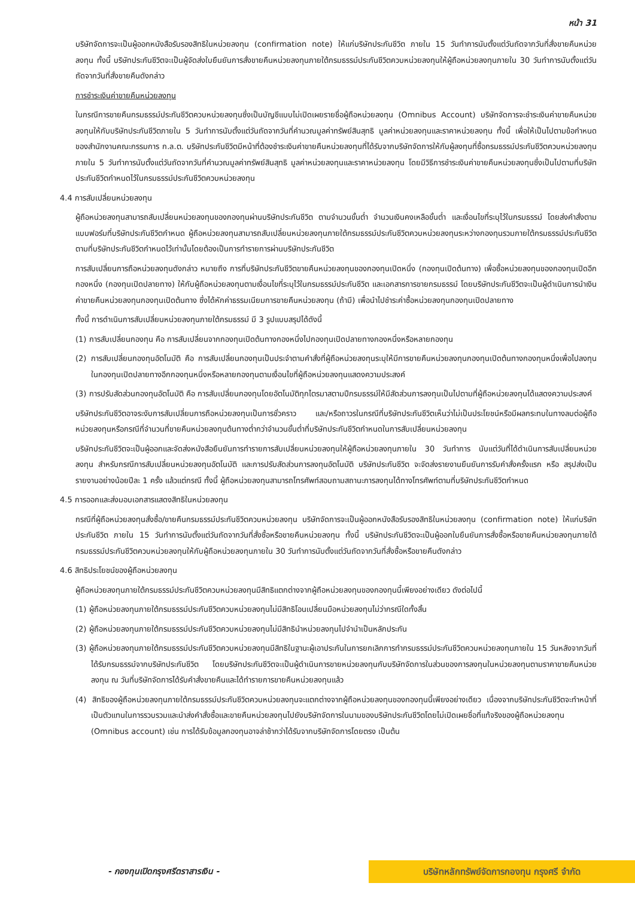หน้า 31
บริษัทจัดการจะเป็นผู้ออกหนังสือรับรองสิทธิในหน่วยลงทุน (confirmation note) ให้แก่บริษัทประกันชีวิต ภายใน 15 วันทำการนับตั้งแต่วันถัดจากวันที่สั่งขายคืนหน่วยลงทุน ทั้งนี้ บริษัทประกันชีวิตจะเป็นผู้จัดส่งใบยืนยันการสั่งขายคืนหน่วยลงทุนภายใต้กรมธรรม์ประกันชีวิตควบหน่วยลงทุนให้ผู้ถือหน่วยลงทุนภายใน 30 วันทำการนับตั้งแต่วันถัดจากวันที่สั่งขายคืนดังกล่าว
การชำระเงินค่าขายคืนหน่วยลงทุน
ในกรณีการขายคืนกรมธรรม์ประกันชีวิตควบหน่วยลงทุนซึ่งเป็นบัญชีแบบไม่เปิดเผยรายชื่อผู้ถือหน่วยลงทุน (Omnibus Account) บริษัทจัดการจะชำระเงินค่าขายคืนหน่วยลงทุนให้กับบริษัทประกันชีวิตภายใน 5 วันทำการนับตั้งแต่วันถัดจากวันที่คำนวณมูลค่าทรัพย์สินสุทธิ มูลค่าหน่วยลงทุนและราคาหน่วยลงทุน ทั้งนี้ เพื่อให้เป็นไปตามข้อกำหนดของสำนักงานคณะกรรมการ ก.ล.ต. บริษัทประกันชีวิตมีหน้าที่ต้องชำระเงินค่าขายคืนหน่วยลงทุนที่ได้รับจากบริษัทจัดการให้กับผู้ลงทุนที่ซื้อกรมธรรม์ประกันชีวิตควบหน่วยลงทุนภายใน 5 วันทำการนับตั้งแต่วันถัดจากวันที่คำนวณมูลค่าทรัพย์สินสุทธิ มูลค่าหน่วยลงทุนและราคาหน่วยลงทุน โดยมีวิธีการชำระเงินค่าขายคืนหน่วยลงทุนซึ่งเป็นไปตามที่บริษัทประกันชีวิตกำหนดไว้ในกรมธรรม์ประกันชีวิตควบหน่วยลงทุน
4.4 การสับเปลี่ยนหน่วยลงทุน
ผู้ถือหน่วยลงทุนสามารถสับเปลี่ยนหน่วยลงทุนของกองทุนผ่านบริษัทประกันชีวิต ตามจำนวนขั้นต่ำ จำนวนเงินคงเหลือขั้นต่ำ และเงื่อนไขที่ระบุไว้ในกรมธรรม์ โดยส่งคำสั่งตามแบบฟอร์มที่บริษัทประกันชีวิตกำหนด ผู้ถือหน่วยลงทุนสามารถสับเปลี่ยนหน่วยลงทุนภายใต้กรมธรรม์ประกันชีวิตควบหน่วยลงทุนระหว่างกองทุนรวมภายใต้กรมธรรม์ประกันชีวิตตามที่บริษัทประกันชีวิตกำหนดไว้เท่านั้นโดยต้องเป็นการทำรายการผ่านบริษัทประกันชีวิต
การสับเปลี่ยนการถือหน่วยลงทุนดังกล่าว หมายถึง การที่บริษัทประกันชีวิตขายคืนหน่วยลงทุนของกองทุนเปิดหนึ่ง (กองทุนเปิดต้นทาง) เพื่อซื้อหน่วยลงทุนของกองทุนเปิดอีกกองหนึ่ง (กองทุนเปิดปลายทาง) ให้กับผู้ถือหน่วยลงทุนตามเงื่อนไขที่ระบุไว้ในกรมธรรม์ประกันชีวิต และเอกสารการขายกรมธรรม์ โดยบริษัทประกันชีวิตจะเป็นผู้ดำเนินการนำเงินค่าขายคืนหน่วยลงทุนกองทุนเปิดต้นทาง ซึ่งได้หักค่าธรรมเนียมการขายคืนหน่วยลงทุน (ถ้ามี) เพื่อนำไปชำระค่าซื้อหน่วยลงทุนกองทุนเปิดปลายทาง
ทั้งนี้ การดำเนินการสับเปลี่ยนหน่วยลงทุนภายใต้กรมธรรม์ มี 3 รูปแบบสรุปได้ดังนี้
(1) การสับเปลี่ยนกองทุน คือ การสับเปลี่ยนจากกองทุนเปิดต้นทางกองหนึ่งไปกองทุนเปิดปลายทางกองหนึ่งหรือหลายกองทุน
(2) การสับเปลี่ยนกองทุนอัตโนมัติ คือ การสับเปลี่ยนกองทุนเป็นประจำตามคำสั่งที่ผู้ถือหน่วยลงทุนระบุให้มีการขายคืนหน่วยลงทุนกองทุนเปิดต้นทางกองทุนหนึ่งเพื่อไปลงทุนในกองทุนเปิดปลายทางอีกกองทุนหนึ่งหรือหลายกองทุนตามเงื่อนไขที่ผู้ถือหน่วยลงทุนแสดงความประสงค์
(3) การปรับสัดส่วนกองทุนอัตโนมัติ คือ การสับเปลี่ยนกองทุนโดยอัตโนมัติทุกไตรมาสตามปีกรมธรรม์ให้มีสัดส่วนการลงทุนเป็นไปตามที่ผู้ถือหน่วยลงทุนได้แสดงความประสงค์
บริษัทประกันชีวิตอาจระงับการสับเปลี่ยนการถือหน่วยลงทุนเป็นการชั่วคราว และ/หรือถาวรในกรณีที่บริษัทประกันชีวิตเห็นว่าไม่เป็นประโยชน์หรือมีผลกระทบในทางลบต่อผู้ถือหน่วยลงทุนหรือกรณีที่จำนวนที่ขายคืนหน่วยลงทุนต้นทางต่ำกว่าจำนวนขั้นต่ำที่บริษัทประกันชีวิตกำหนดในการสับเปลี่ยนหน่วยลงทุน
บริษัทประกันชีวิตจะเป็นผู้ออกและจัดส่งหนังสือยืนยันการทำรายการสับเปลี่ยนหน่วยลงทุนให้ผู้ถือหน่วยลงทุนภายใน 30 วันทำการ นับแต่วันที่ได้ดำเนินการสับเปลี่ยนหน่วยลงทุน สำหรับกรณีการสับเปลี่ยนหน่วยลงทุนอัตโนมัติ และการปรับสัดส่วนการลงทุนอัตโนมัติ บริษัทประกันชีวิต จะจัดส่งรายงานยืนยันการรับคำสั่งครั้งแรก หรือ สรุปส่งเป็นรายงานอย่างน้อยปีละ 1 ครั้ง แล้วแต่กรณี ทั้งนี้ ผู้ถือหน่วยลงทุนสามารถโทรศัพท์สอบถามสถานะการลงทุนได้ทางโทรศัพท์ตามที่บริษัทประกันชีวิตกำหนด
4.5 การออกและส่งมอบเอกสารแสดงสิทธิในหน่วยลงทุน
กรณีที่ผู้ถือหน่วยลงทุนสั่งซื้อ/ขายคืนกรมธรรม์ประกันชีวิตควบหน่วยลงทุน บริษัทจัดการจะเป็นผู้ออกหนังสือรับรองสิทธิในหน่วยลงทุน (confirmation note) ให้แก่บริษัทประกันชีวิต ภายใน 15 วันทำการนับตั้งแต่วันถัดจากวันที่สั่งซื้อหรือขายคืนหน่วยลงทุน ทั้งนี้ บริษัทประกันชีวิตจะเป็นผู้ออกใบยืนยันการสั่งซื้อหรือขายคืนหน่วยลงทุนภายใต้กรมธรรม์ประกันชีวิตควบหน่วยลงทุนให้กับผู้ถือหน่วยลงทุนภายใน 30 วันทำการนับตั้งแต่วันถัดจากวันที่สั่งซื้อหรือขายคืนดังกล่าว
4.6 สิทธิประโยชน์ของผู้ถือหน่วยลงทุน
ผู้ถือหน่วยลงทุนภายใต้กรมธรรม์ประกันชีวิตควบหน่วยลงทุนมีสิทธิแตกต่างจากผู้ถือหน่วยลงทุนของกองทุนนี้เพียงอย่างเดียว ดังต่อไปนี้
(1) ผู้ถือหน่วยลงทุนภายใต้กรมธรรม์ประกันชีวิตควบหน่วยลงทุนไม่มีสิทธิโอนเปลี่ยนมือหน่วยลงทุนไม่ว่ากรณีใดทั้งสิ้น
(2) ผู้ถือหน่วยลงทุนภายใต้กรมธรรม์ประกันชีวิตควบหน่วยลงทุนไม่มีสิทธินำหน่วยลงทุนไปจำนำเป็นหลักประกัน
(3) ผู้ถือหน่วยลงทุนภายใต้กรมธรรม์ประกันชีวิตควบหน่วยลงทุนมีสิทธิในฐานะผู้เอาประกันในการยกเลิกการทำกรมธรรม์ประกันชีวิตควบหน่วยลงทุนภายใน 15 วันหลังจากวันที่ได้รับกรมธรรม์จากบริษัทประกันชีวิต โดยบริษัทประกันชีวิตจะเป็นผู้ดำเนินการขายหน่วยลงทุนกับบริษัทจัดการในส่วนของการลงทุนในหน่วยลงทุนตามราคาขายคืนหน่วยลงทุน ณ วันที่บริษัทจัดการได้รับคำสั่งขายคืนและได้ทำรายการขายคืนหน่วยลงทุนแล้ว
(4) สิทธิของผู้ถือหน่วยลงทุนภายใต้กรมธรรม์ประกันชีวิตควบหน่วยลงทุนจะแตกต่างจากผู้ถือหน่วยลงทุนของกองทุนนี้เพียงอย่างเดียว เนื่องจากบริษัทประกันชีวิตจะทำหน้าที่เป็นตัวแทนในการรวบรวมและนำส่งคำสั่งซื้อและขายคืนหน่วยลงทุนไปยังบริษัทจัดการในนามของบริษัทประกันชีวิตโดยไม่เปิดเผยชื่อที่แท้จริงของผู้ถือหน่วยลงทุน (Omnibus account) เช่น การได้รับข้อมูลกองทุนอาจล่าช้ากว่าได้รับจากบริษัทจัดการโดยตรง เป็นต้น
- กองทุนเปิดกรุงศรีตราสารเงิน -
บริษัทหลักทรัพย์จัดการกองทุน กรุงศรี จำกัด